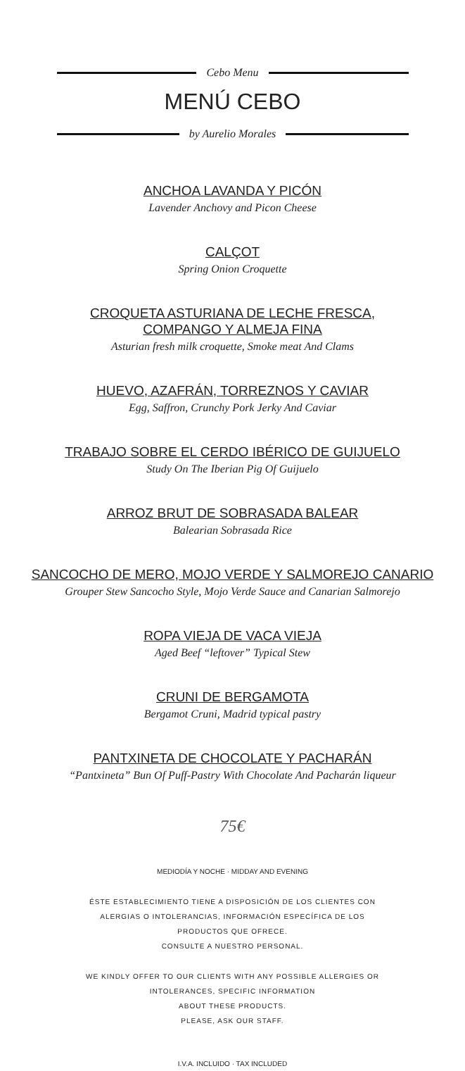Cebo Menu
MENÚ CEBO
by Aurelio Morales
ANCHOA LAVANDA Y PICÓN
Lavender Anchovy and Picon Cheese
CALÇOT
Spring Onion Croquette
CROQUETA ASTURIANA DE LECHE FRESCA,
COMPANGO Y ALMEJA FINA
Asturian fresh milk croquette, Smoke meat And Clams
HUEVO, AZAFRÁN, TORREZNOS Y CAVIAR
Egg, Saffron, Crunchy Pork Jerky And Caviar
TRABAJO SOBRE EL CERDO IBÉRICO DE GUIJUELO
Study On The Iberian Pig Of Guijuelo
ARROZ BRUT DE SOBRASADA BALEAR
Balearian Sobrasada Rice
SANCOCHO DE MERO, MOJO VERDE Y SALMOREJO CANARIO
Grouper Stew Sancocho Style, Mojo Verde Sauce and Canarian Salmorejo
ROPA VIEJA DE VACA VIEJA
Aged Beef “leftover” Typical Stew
CRUNI DE BERGAMOTA
Bergamot Cruni, Madrid typical pastry
PANTXINETA DE CHOCOLATE Y PACHARÁN
“Pantxineta” Bun Of Puff-Pastry With Chocolate And Pacharán liqueur
75€
MEDIODÍA Y NOCHE · MIDDAY AND EVENING
ÉSTE ESTABLECIMIENTO TIENE A DISPOSICIÓN DE LOS CLIENTES CON
ALERGIAS O INTOLERANCIAS, INFORMACIÓN ESPECÍFICA DE LOS
PRODUCTOS QUE OFRECE.
CONSULTE A NUESTRO PERSONAL.
WE KINDLY OFFER TO OUR CLIENTS WITH ANY POSSIBLE ALLERGIES OR
INTOLERANCES, SPECIFIC INFORMATION
ABOUT THESE PRODUCTS.
PLEASE, ASK OUR STAFF.
I.V.A. INCLUIDO · TAX INCLUDED